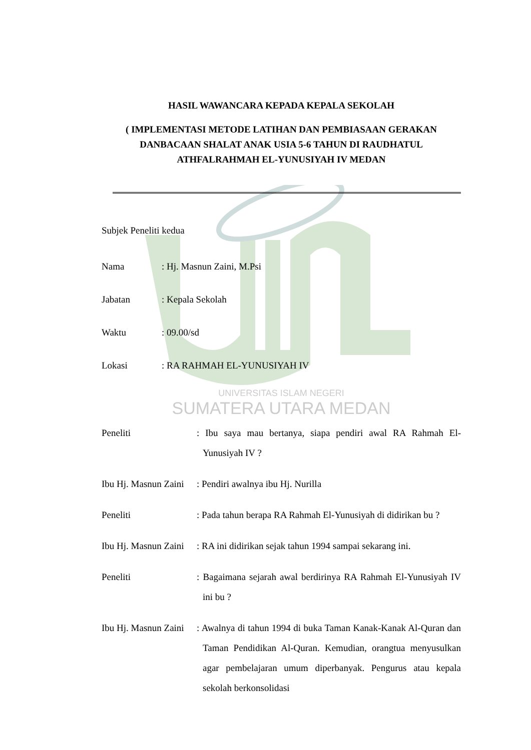HASIL WAWANCARA KEPADA KEPALA SEKOLAH
( IMPLEMENTASI METODE LATIHAN DAN PEMBIASAAN GERAKAN DANBACAAN SHALAT ANAK USIA 5-6 TAHUN DI RAUDHATUL ATHFALRAHMAH EL-YUNUSIYAH IV MEDAN
Subjek Peneliti kedua
Nama: Hj. Masnun Zaini, M.Psi
Jabatan: Kepala Sekolah
Waktu: 09.00/sd
Lokasi: RA RAHMAH EL-YUNUSIYAH IV
UNIVERSITAS ISLAM NEGERI
SUMATERA UTARA MEDAN
Peneliti: Ibu saya mau bertanya, siapa pendiri awal RA Rahmah El-Yunusiyah IV ?
Ibu Hj. Masnun Zaini: Pendiri awalnya ibu Hj. Nurilla
Peneliti: Pada tahun berapa RA Rahmah El-Yunusiyah di didirikan bu ?
Ibu Hj. Masnun Zaini: RA ini didirikan sejak tahun 1994 sampai sekarang ini.
Peneliti: Bagaimana sejarah awal berdirinya RA Rahmah El-Yunusiyah IV ini bu ?
Ibu Hj. Masnun Zaini: Awalnya di tahun 1994 di buka Taman Kanak-Kanak Al-Quran dan Taman Pendidikan Al-Quran. Kemudian, orangtua menyusulkan agar pembelajaran umum diperbanyak. Pengurus atau kepala sekolah berkonsolidasi